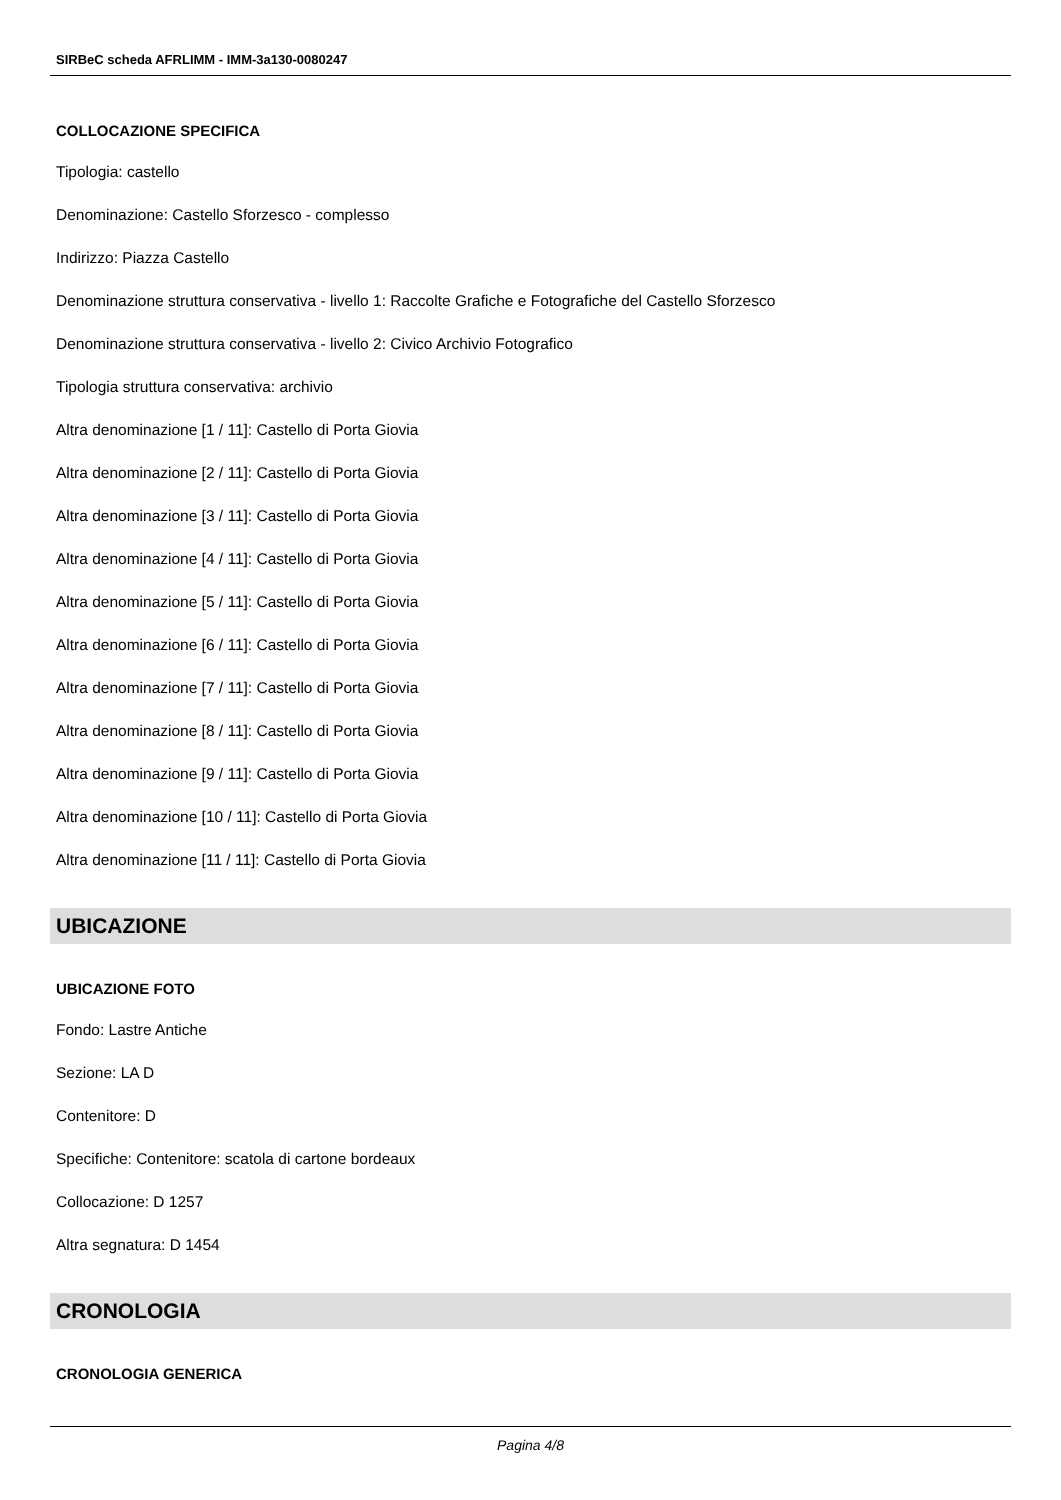SIRBeC scheda AFRLIMM - IMM-3a130-0080247
COLLOCAZIONE SPECIFICA
Tipologia: castello
Denominazione: Castello Sforzesco - complesso
Indirizzo: Piazza Castello
Denominazione struttura conservativa - livello 1: Raccolte Grafiche e Fotografiche del Castello Sforzesco
Denominazione struttura conservativa - livello 2: Civico Archivio Fotografico
Tipologia struttura conservativa: archivio
Altra denominazione [1 / 11]: Castello di Porta Giovia
Altra denominazione [2 / 11]: Castello di Porta Giovia
Altra denominazione [3 / 11]: Castello di Porta Giovia
Altra denominazione [4 / 11]: Castello di Porta Giovia
Altra denominazione [5 / 11]: Castello di Porta Giovia
Altra denominazione [6 / 11]: Castello di Porta Giovia
Altra denominazione [7 / 11]: Castello di Porta Giovia
Altra denominazione [8 / 11]: Castello di Porta Giovia
Altra denominazione [9 / 11]: Castello di Porta Giovia
Altra denominazione [10 / 11]: Castello di Porta Giovia
Altra denominazione [11 / 11]: Castello di Porta Giovia
UBICAZIONE
UBICAZIONE FOTO
Fondo: Lastre Antiche
Sezione: LA D
Contenitore: D
Specifiche: Contenitore: scatola di cartone bordeaux
Collocazione: D 1257
Altra segnatura: D 1454
CRONOLOGIA
CRONOLOGIA GENERICA
Pagina 4/8